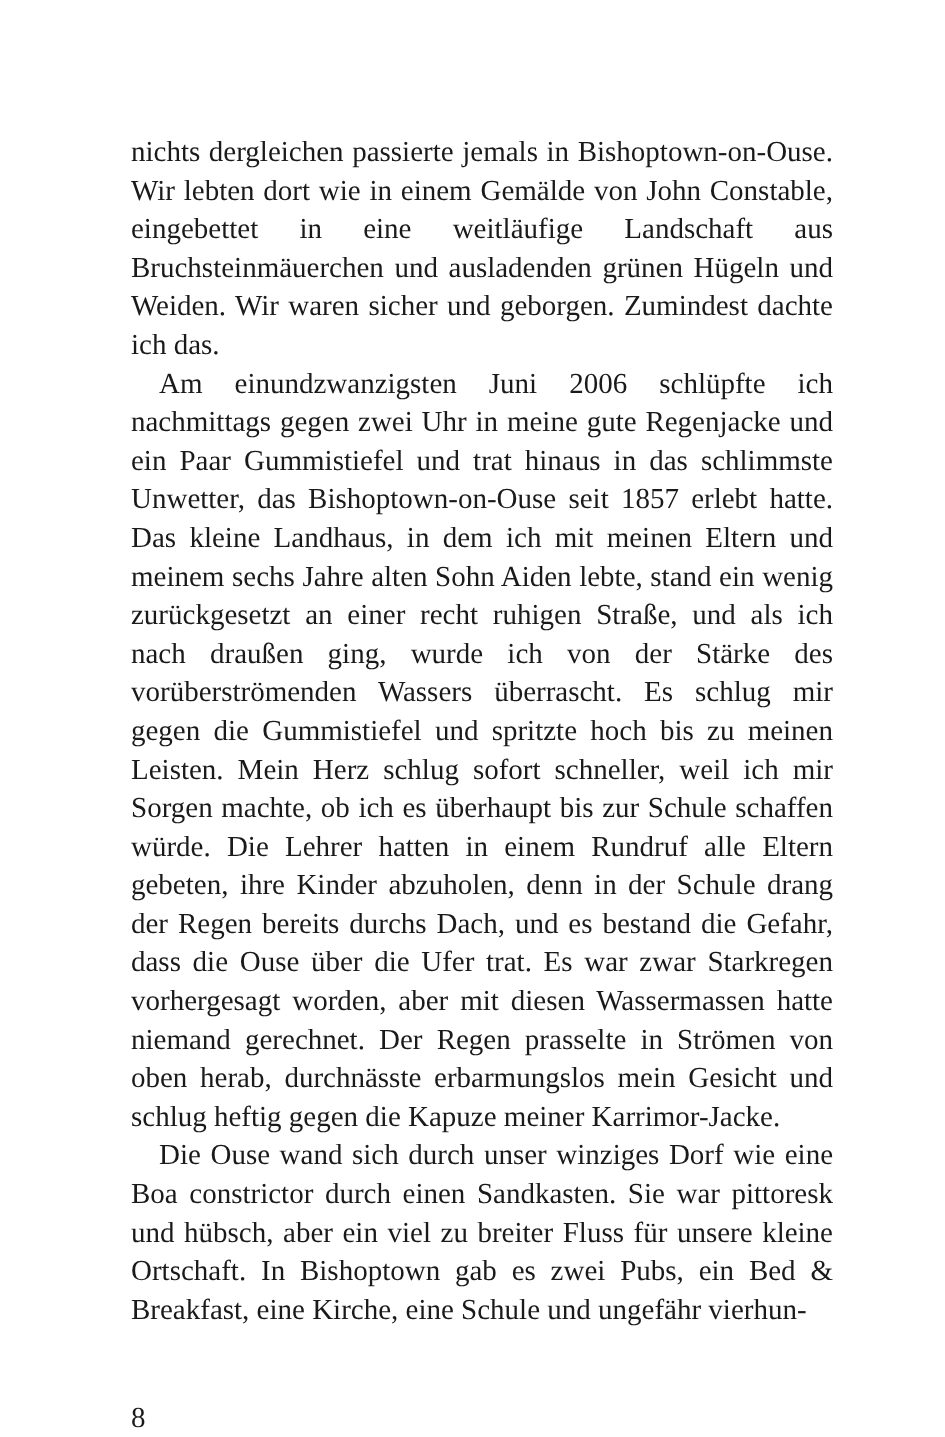nichts dergleichen passierte jemals in Bishoptown-on-Ouse. Wir lebten dort wie in einem Gemälde von John Constable, eingebettet in eine weitläufige Landschaft aus Bruchsteinmäuerchen und ausladenden grünen Hügeln und Weiden. Wir waren sicher und geborgen. Zumindest dachte ich das.
Am einundzwanzigsten Juni 2006 schlüpfte ich nachmittags gegen zwei Uhr in meine gute Regenjacke und ein Paar Gummistiefel und trat hinaus in das schlimmste Unwetter, das Bishoptown-on-Ouse seit 1857 erlebt hatte. Das kleine Landhaus, in dem ich mit meinen Eltern und meinem sechs Jahre alten Sohn Aiden lebte, stand ein wenig zurückgesetzt an einer recht ruhigen Straße, und als ich nach draußen ging, wurde ich von der Stärke des vorüberströmenden Wassers überrascht. Es schlug mir gegen die Gummistiefel und spritzte hoch bis zu meinen Leisten. Mein Herz schlug sofort schneller, weil ich mir Sorgen machte, ob ich es überhaupt bis zur Schule schaffen würde. Die Lehrer hatten in einem Rundruf alle Eltern gebeten, ihre Kinder abzuholen, denn in der Schule drang der Regen bereits durchs Dach, und es bestand die Gefahr, dass die Ouse über die Ufer trat. Es war zwar Starkregen vorhergesagt worden, aber mit diesen Wassermassen hatte niemand gerechnet. Der Regen prasselte in Strömen von oben herab, durchnässte erbarmungslos mein Gesicht und schlug heftig gegen die Kapuze meiner Karrimor-Jacke.
Die Ouse wand sich durch unser winziges Dorf wie eine Boa constrictor durch einen Sandkasten. Sie war pittoresk und hübsch, aber ein viel zu breiter Fluss für unsere kleine Ortschaft. In Bishoptown gab es zwei Pubs, ein Bed & Breakfast, eine Kirche, eine Schule und ungefähr vierhun-
8